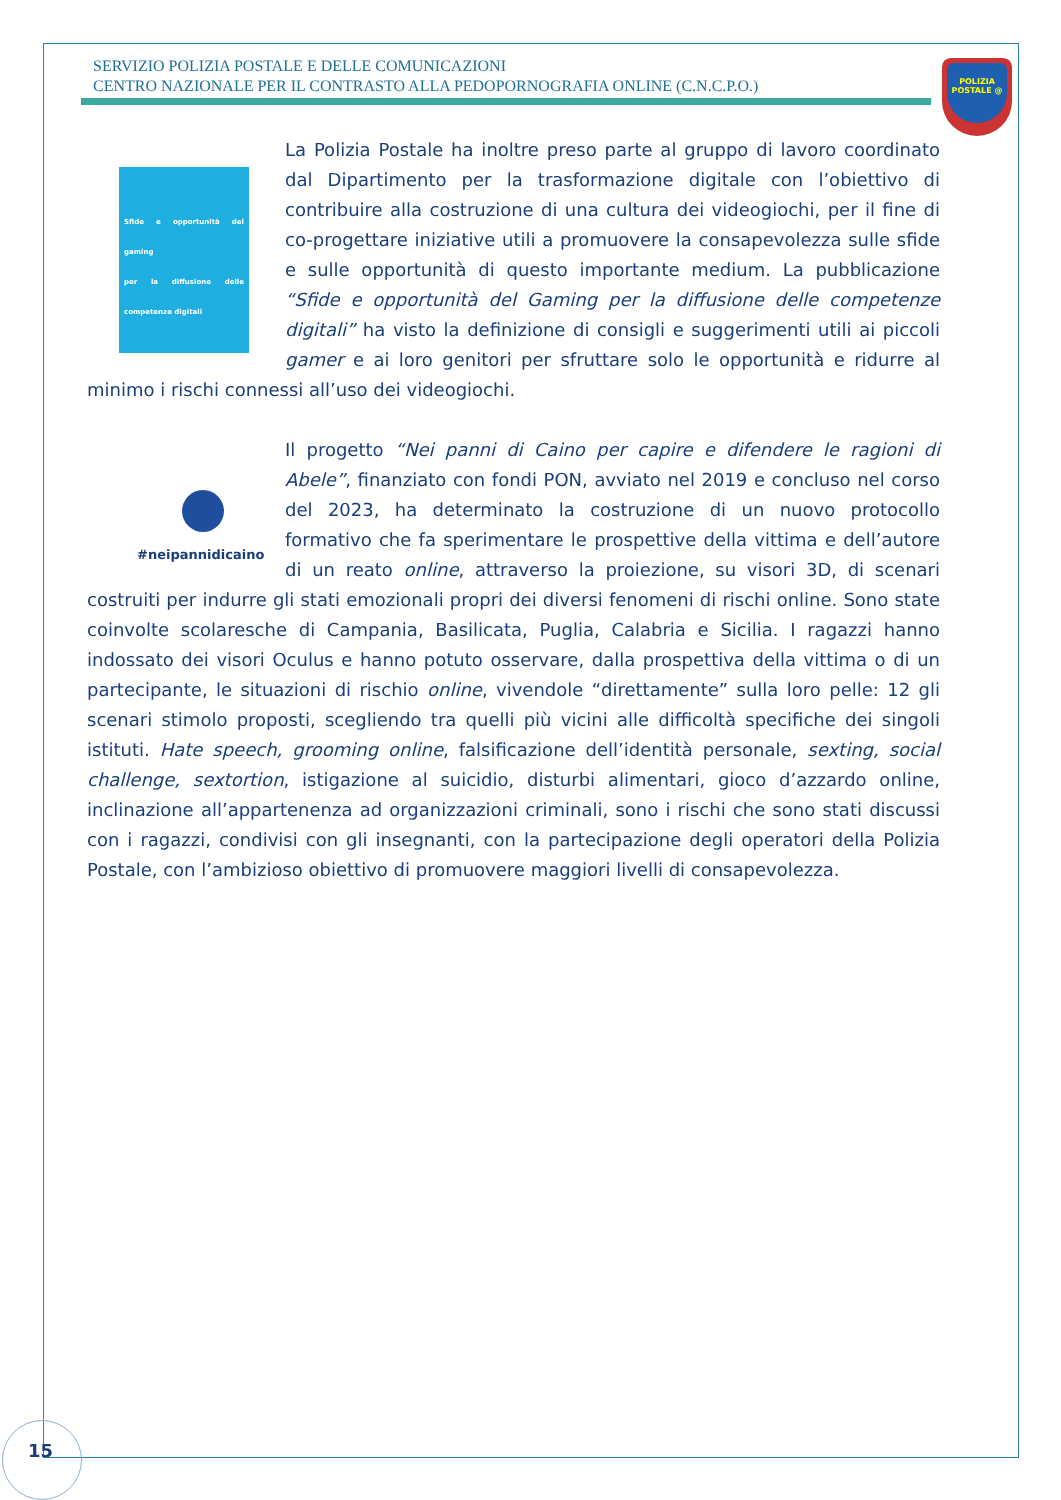SERVIZIO POLIZIA POSTALE E DELLE COMUNICAZIONI
CENTRO NAZIONALE PER IL CONTRASTO ALLA PEDOPORNOGRAFIA ONLINE (C.N.C.P.O.)
POLIZIA POSTALE @
Sfide e opportunità del gaming
per la diffusione delle competenze digitali
La Polizia Postale ha inoltre preso parte al gruppo di lavoro coordinato dal Dipartimento per la trasformazione digitale con l’obiettivo di contribuire alla costruzione di una cultura dei videogiochi, per il fine di co-progettare iniziative utili a promuovere la consapevolezza sulle sfide e sulle opportunità di questo importante medium. La pubblicazione “Sfide e opportunità del Gaming per la diffusione delle competenze digitali” ha visto la definizione di consigli e suggerimenti utili ai piccoli gamer e ai loro genitori per sfruttare solo le opportunità e ridurre al minimo i rischi connessi all’uso dei videogiochi.
#neipannidicaino
Il progetto “Nei panni di Caino per capire e difendere le ragioni di Abele”, finanziato con fondi PON, avviato nel 2019 e concluso nel corso del 2023, ha determinato la costruzione di un nuovo protocollo formativo che fa sperimentare le prospettive della vittima e dell’autore di un reato online, attraverso la proiezione, su visori 3D, di scenari costruiti per indurre gli stati emozionali propri dei diversi fenomeni di rischi online. Sono state coinvolte scolaresche di Campania, Basilicata, Puglia, Calabria e Sicilia. I ragazzi hanno indossato dei visori Oculus e hanno potuto osservare, dalla prospettiva della vittima o di un partecipante, le situazioni di rischio online, vivendole “direttamente” sulla loro pelle: 12 gli scenari stimolo proposti, scegliendo tra quelli più vicini alle difficoltà specifiche dei singoli istituti. Hate speech, grooming online, falsificazione dell’identità personale, sexting, social challenge, sextortion, istigazione al suicidio, disturbi alimentari, gioco d’azzardo online, inclinazione all’appartenenza ad organizzazioni criminali, sono i rischi che sono stati discussi con i ragazzi, condivisi con gli insegnanti, con la partecipazione degli operatori della Polizia Postale, con l’ambizioso obiettivo di promuovere maggiori livelli di consapevolezza.
15